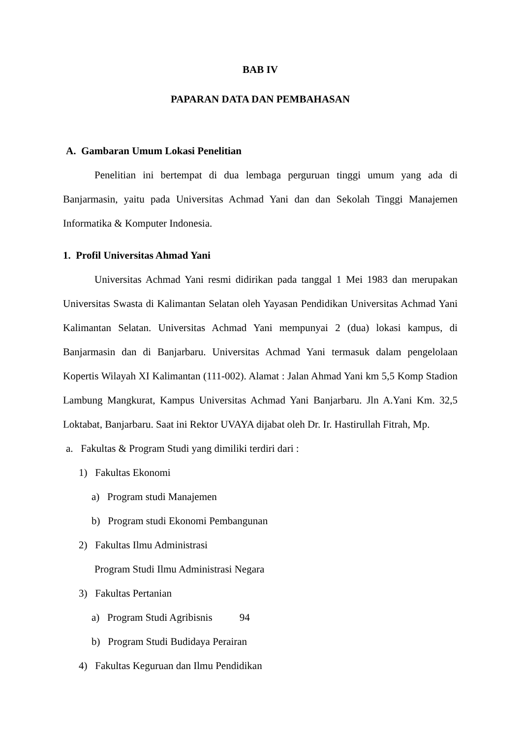BAB IV
PAPARAN DATA DAN PEMBAHASAN
A. Gambaran Umum Lokasi Penelitian
Penelitian ini bertempat di dua lembaga perguruan tinggi umum yang ada di Banjarmasin, yaitu pada Universitas Achmad Yani dan dan Sekolah Tinggi Manajemen Informatika & Komputer Indonesia.
1. Profil Universitas Ahmad Yani
Universitas Achmad Yani resmi didirikan pada tanggal 1 Mei 1983 dan merupakan Universitas Swasta di Kalimantan Selatan oleh Yayasan Pendidikan Universitas Achmad Yani Kalimantan Selatan. Universitas Achmad Yani mempunyai 2 (dua) lokasi kampus, di Banjarmasin dan di Banjarbaru. Universitas Achmad Yani termasuk dalam pengelolaan Kopertis Wilayah XI Kalimantan (111-002). Alamat : Jalan Ahmad Yani km 5,5 Komp Stadion Lambung Mangkurat, Kampus Universitas Achmad Yani Banjarbaru. Jln A.Yani Km. 32,5 Loktabat, Banjarbaru. Saat ini Rektor UVAYA dijabat oleh Dr. Ir. Hastirullah Fitrah, Mp.
a. Fakultas & Program Studi yang dimiliki terdiri dari :
1) Fakultas Ekonomi
a) Program studi Manajemen
b) Program studi Ekonomi Pembangunan
2) Fakultas Ilmu Administrasi
Program Studi Ilmu Administrasi Negara
3) Fakultas Pertanian
a) Program Studi Agribisnis 94
b) Program Studi Budidaya Perairan
4) Fakultas Keguruan dan Ilmu Pendidikan